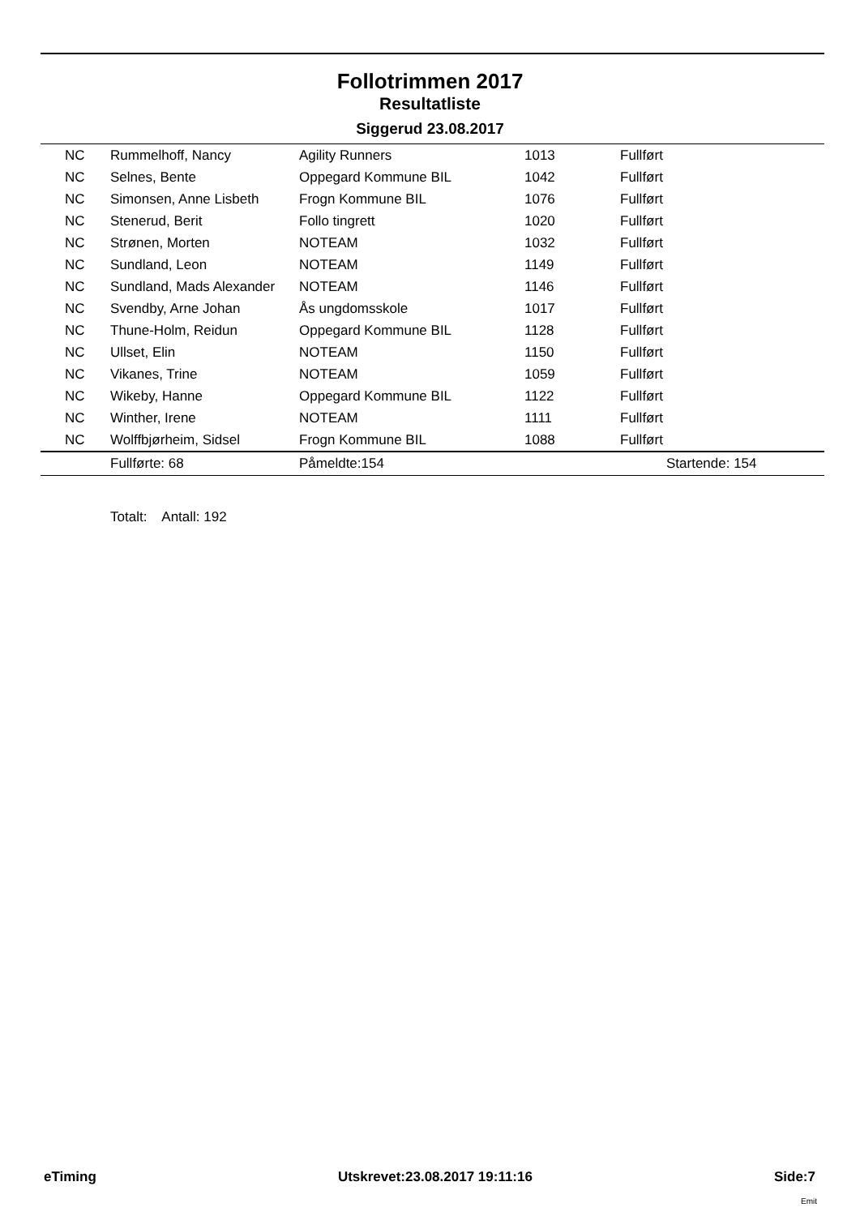Follotrimmen 2017
Resultatliste
Siggerud 23.08.2017
| NC | Rummelhoff, Nancy | Agility Runners | 1013 | Fullført |
| NC | Selnes, Bente | Oppegard Kommune BIL | 1042 | Fullført |
| NC | Simonsen, Anne Lisbeth | Frogn Kommune BIL | 1076 | Fullført |
| NC | Stenerud, Berit | Follo tingrett | 1020 | Fullført |
| NC | Strønen, Morten | NOTEAM | 1032 | Fullført |
| NC | Sundland, Leon | NOTEAM | 1149 | Fullført |
| NC | Sundland, Mads Alexander | NOTEAM | 1146 | Fullført |
| NC | Svendby, Arne Johan | Ås ungdomsskole | 1017 | Fullført |
| NC | Thune-Holm, Reidun | Oppegard Kommune BIL | 1128 | Fullført |
| NC | Ullset, Elin | NOTEAM | 1150 | Fullført |
| NC | Vikanes, Trine | NOTEAM | 1059 | Fullført |
| NC | Wikeby, Hanne | Oppegard Kommune BIL | 1122 | Fullført |
| NC | Winther, Irene | NOTEAM | 1111 | Fullført |
| NC | Wolffbjørheim, Sidsel | Frogn Kommune BIL | 1088 | Fullført |
| | Fullførte: 68 | Påmeldte:154 | | Startende: 154 |
Totalt: Antall: 192
eTiming Utskrevet:23.08.2017 19:11:16 Side:7
Emit